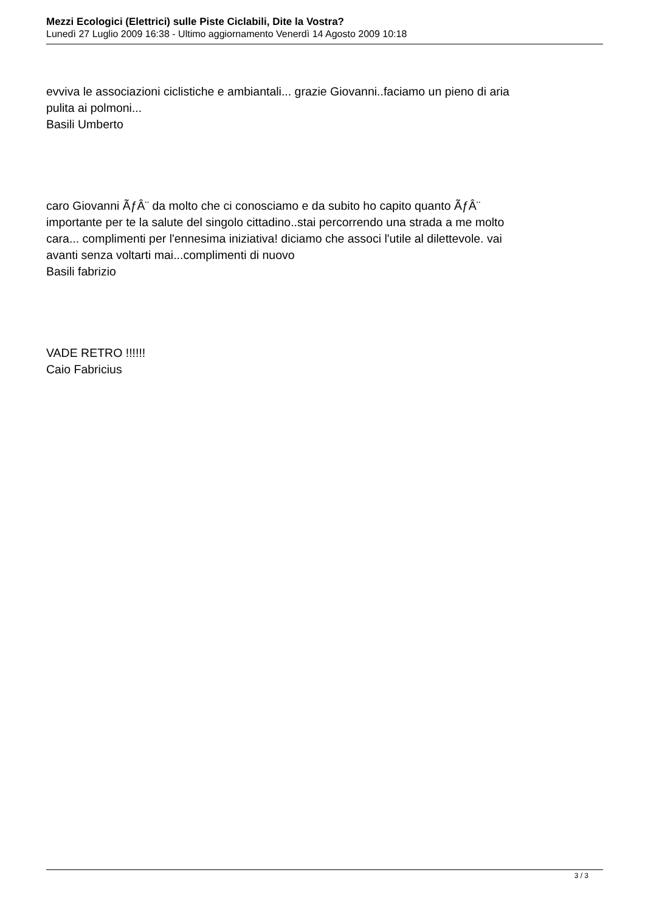Mezzi Ecologici (Elettrici) sulle Piste Ciclabili, Dite la Vostra?
Lunedì 27 Luglio 2009 16:38 - Ultimo aggiornamento Venerdì 14 Agosto 2009 10:18
evviva le associazioni ciclistiche e ambiantali... grazie Giovanni..faciamo un pieno di aria pulita ai polmoni...
Basili Umberto
caro Giovanni ÃƒÂ¨ da molto che ci conosciamo e da subito ho capito quanto ÃƒÂ¨ importante per te la salute del singolo cittadino..stai percorrendo una strada a me molto cara... complimenti per l'ennesima iniziativa! diciamo che associ l'utile al dilettevole. vai avanti senza voltarti mai...complimenti di nuovo
Basili fabrizio
VADE RETRO !!!!!!
Caio Fabricius
3 / 3